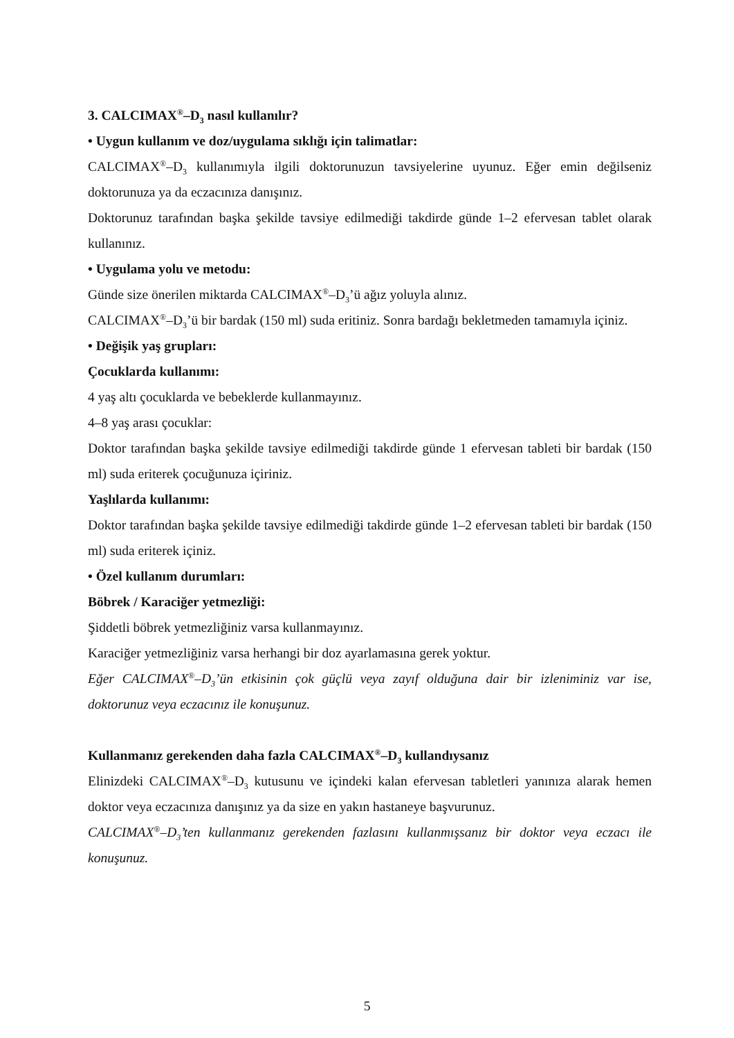3. CALCIMAX<sup>®</sup>–D<sub>3</sub> nasıl kullanılır?
• Uygun kullanım ve doz/uygulama sıklığı için talimatlar:
CALCIMAX<sup>®</sup>–D<sub>3</sub> kullanımıyla ilgili doktorunuzun tavsiyelerine uyunuz. Eğer emin değilseniz doktorunuza ya da eczacınıza danışınız.
Doktorunuz tarafından başka şekilde tavsiye edilmediği takdirde günde 1–2 efervesan tablet olarak kullanınız.
• Uygulama yolu ve metodu:
Günde size önerilen miktarda CALCIMAX<sup>®</sup>–D<sub>3</sub>’ü ağız yoluyla alınız.
CALCIMAX<sup>®</sup>–D<sub>3</sub>’ü bir bardak (150 ml) suda eritiniz. Sonra bardağı bekletmeden tamamıyla içiniz.
• Değişik yaş grupları:
Çocuklarda kullanımı:
4 yaş altı çocuklarda ve bebeklerde kullanmayınız.
4–8 yaş arası çocuklar:
Doktor tarafından başka şekilde tavsiye edilmediği takdirde günde 1 efervesan tableti bir bardak (150 ml) suda eriterek çocuğunuza içiriniz.
Yaşlılarda kullanımı:
Doktor tarafından başka şekilde tavsiye edilmediği takdirde günde 1–2 efervesan tableti bir bardak (150 ml) suda eriterek içiniz.
• Özel kullanım durumları:
Böbrek / Karaciğer yetmezliği:
Şiddetli böbrek yetmezliğiniz varsa kullanmayınız.
Karaciğer yetmezliğiniz varsa herhangi bir doz ayarlamasına gerek yoktur.
Eğer CALCIMAX<sup>®</sup>–D<sub>3</sub>’ün etkisinin çok güçlü veya zayıf olduğuna dair bir izleniminiz var ise, doktorunuz veya eczacınız ile konuşunuz.
Kullanmanız gerekenden daha fazla CALCIMAX<sup>®</sup>–D<sub>3</sub> kullandıysanız
Elinizdeki CALCIMAX<sup>®</sup>–D<sub>3</sub> kutusunu ve içindeki kalan efervesan tabletleri yanınıza alarak hemen doktor veya eczacınıza danışınız ya da size en yakın hastaneye başvurunuz.
CALCIMAX<sup>®</sup>–D<sub>3</sub>’ten kullanmanız gerekenden fazlasını kullanmışsanız bir doktor veya eczacı ile konuşunuz.
5